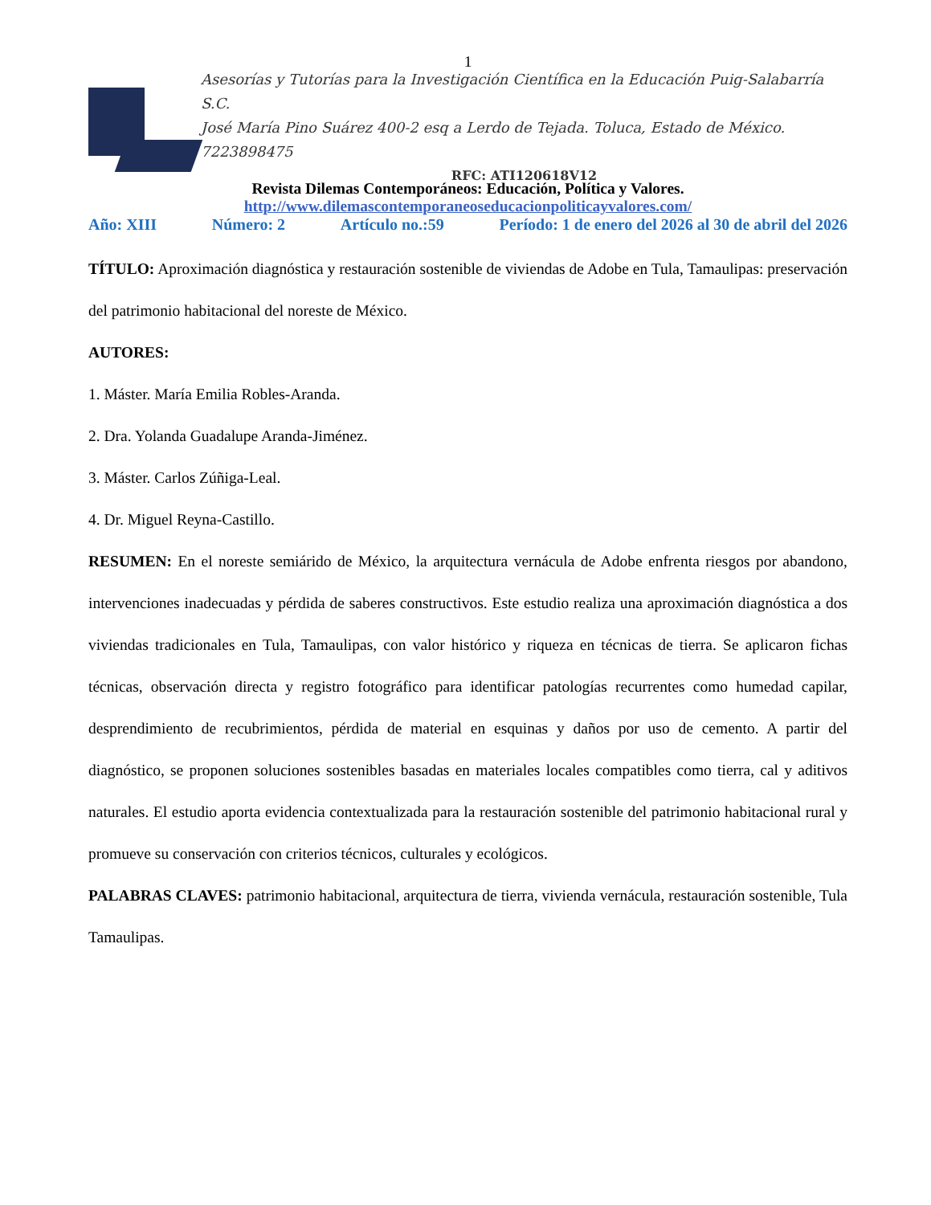1
Asesorías y Tutorías para la Investigación Científica en la Educación Puig-Salabarría S.C.
José María Pino Suárez 400-2 esq a Lerdo de Tejada. Toluca, Estado de México. 7223898475
RFC: ATI120618V12
Revista Dilemas Contemporáneos: Educación, Política y Valores.
http://www.dilemascontemporaneoseducacionpoliticayvalores.com/
Año: XIII Número: 2 Artículo no.:59 Período: 1 de enero del 2026 al 30 de abril del 2026
TÍTULO: Aproximación diagnóstica y restauración sostenible de viviendas de Adobe en Tula, Tamaulipas: preservación del patrimonio habitacional del noreste de México.
AUTORES:
1. Máster. María Emilia Robles-Aranda.
2. Dra. Yolanda Guadalupe Aranda-Jiménez.
3. Máster. Carlos Zúñiga-Leal.
4. Dr. Miguel Reyna-Castillo.
RESUMEN: En el noreste semiárido de México, la arquitectura vernácula de Adobe enfrenta riesgos por abandono, intervenciones inadecuadas y pérdida de saberes constructivos. Este estudio realiza una aproximación diagnóstica a dos viviendas tradicionales en Tula, Tamaulipas, con valor histórico y riqueza en técnicas de tierra. Se aplicaron fichas técnicas, observación directa y registro fotográfico para identificar patologías recurrentes como humedad capilar, desprendimiento de recubrimientos, pérdida de material en esquinas y daños por uso de cemento. A partir del diagnóstico, se proponen soluciones sostenibles basadas en materiales locales compatibles como tierra, cal y aditivos naturales. El estudio aporta evidencia contextualizada para la restauración sostenible del patrimonio habitacional rural y promueve su conservación con criterios técnicos, culturales y ecológicos.
PALABRAS CLAVES: patrimonio habitacional, arquitectura de tierra, vivienda vernácula, restauración sostenible, Tula Tamaulipas.